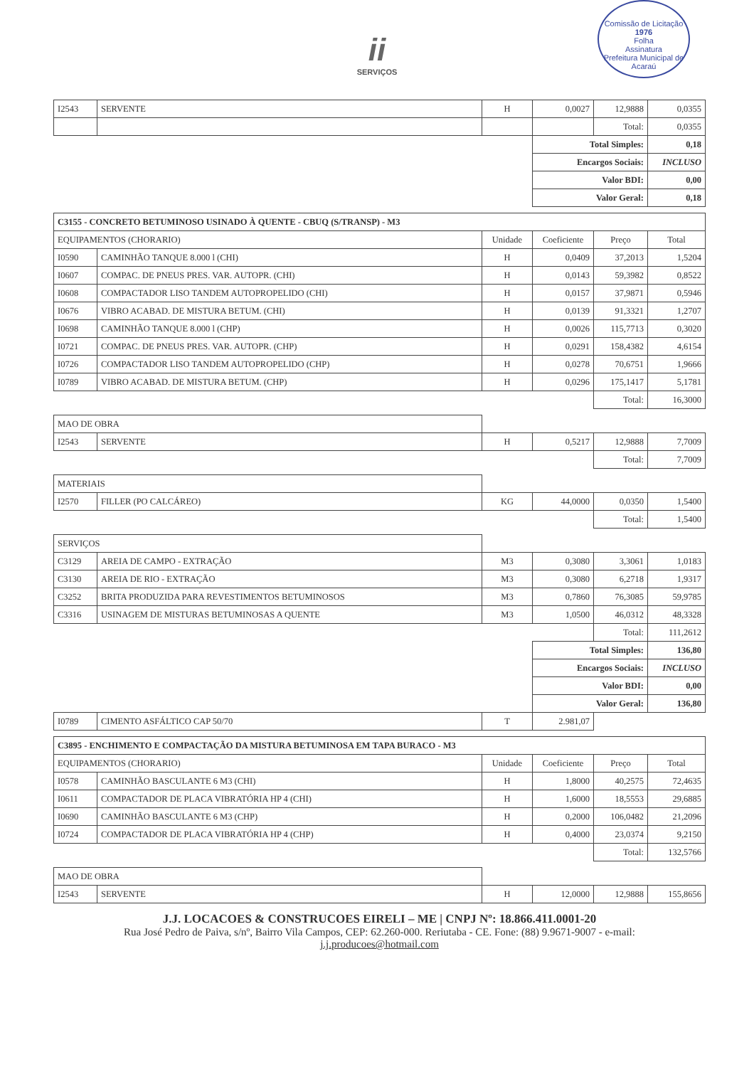ii
SERVIÇOS
Comissão de Licitação
1976
Folha
Assinatura
Prefeitura Municipal de Acaraú
| I2543 | SERVENTE | H | 0,0027 | 12,9888 | 0,0355 |
| | | | | Total: | 0,0355 |
| | | | Total Simples: | | 0,18 |
| | | | Encargos Sociais: | | INCLUSO |
| | | | Valor BDI: | | 0,00 |
| | | | Valor Geral: | | 0,18 |
| C3155 - CONCRETO BETUMINOSO USINADO À QUENTE - CBUQ (S/TRANSP) - M3 | | | | | |
| EQUIPAMENTOS (CHORARIO) | | Unidade | Coeficiente | Preço | Total |
| I0590 | CAMINHÃO TANQUE 8.000 l (CHI) | H | 0,0409 | 37,2013 | 1,5204 |
| I0607 | COMPAC. DE PNEUS PRES. VAR. AUTOPR. (CHI) | H | 0,0143 | 59,3982 | 0,8522 |
| I0608 | COMPACTADOR LISO TANDEM AUTOPROPELIDO (CHI) | H | 0,0157 | 37,9871 | 0,5946 |
| I0676 | VIBRO ACABAD. DE MISTURA BETUM. (CHI) | H | 0,0139 | 91,3321 | 1,2707 |
| I0698 | CAMINHÃO TANQUE 8.000 l (CHP) | H | 0,0026 | 115,7713 | 0,3020 |
| I0721 | COMPAC. DE PNEUS PRES. VAR. AUTOPR. (CHP) | H | 0,0291 | 158,4382 | 4,6154 |
| I0726 | COMPACTADOR LISO TANDEM AUTOPROPELIDO (CHP) | H | 0,0278 | 70,6751 | 1,9666 |
| I0789 | VIBRO ACABAD. DE MISTURA BETUM. (CHP) | H | 0,0296 | 175,1417 | 5,1781 |
| | | | | Total: | 16,3000 |
| MAO DE OBRA | | | | | |
| I2543 | SERVENTE | H | 0,5217 | 12,9888 | 7,7009 |
| | | | | Total: | 7,7009 |
| MATERIAIS | | | | | |
| I2570 | FILLER (PO CALCÁREO) | KG | 44,0000 | 0,0350 | 1,5400 |
| | | | | Total: | 1,5400 |
| SERVIÇOS | | | | | |
| C3129 | AREIA DE CAMPO - EXTRAÇÃO | M3 | 0,3080 | 3,3061 | 1,0183 |
| C3130 | AREIA DE RIO - EXTRAÇÃO | M3 | 0,3080 | 6,2718 | 1,9317 |
| C3252 | BRITA PRODUZIDA PARA REVESTIMENTOS BETUMINOSOS | M3 | 0,7860 | 76,3085 | 59,9785 |
| C3316 | USINAGEM DE MISTURAS BETUMINOSAS A QUENTE | M3 | 1,0500 | 46,0312 | 48,3328 |
| | | | | Total: | 111,2612 |
| | | | Total Simples: | | 136,80 |
| | | | Encargos Sociais: | | INCLUSO |
| | | | Valor BDI: | | 0,00 |
| | | | Valor Geral: | | 136,80 |
| I0789 | CIMENTO ASFÁLTICO CAP 50/70 | T | 2.981,07 | | |
| C3895 - ENCHIMENTO E COMPACTAÇÃO DA MISTURA BETUMINOSA EM TAPA BURACO - M3 | | | | | |
| EQUIPAMENTOS (CHORARIO) | | Unidade | Coeficiente | Preço | Total |
| I0578 | CAMINHÃO BASCULANTE 6 M3 (CHI) | H | 1,8000 | 40,2575 | 72,4635 |
| I0611 | COMPACTADOR DE PLACA VIBRATÓRIA HP 4 (CHI) | H | 1,6000 | 18,5553 | 29,6885 |
| I0690 | CAMINHÃO BASCULANTE 6 M3 (CHP) | H | 0,2000 | 106,0482 | 21,2096 |
| I0724 | COMPACTADOR DE PLACA VIBRATÓRIA HP 4 (CHP) | H | 0,4000 | 23,0374 | 9,2150 |
| | | | | Total: | 132,5766 |
| MAO DE OBRA | | | | | |
| I2543 | SERVENTE | H | 12,0000 | 12,9888 | 155,8656 |
J.J. LOCACOES & CONSTRUCOES EIRELI – ME | CNPJ Nº: 18.866.411.0001-20
Rua José Pedro de Paiva, s/nº, Bairro Vila Campos, CEP: 62.260-000. Reriutaba - CE. Fone: (88) 9.9671-9007 - e-mail:
j.j.producoes@hotmail.com